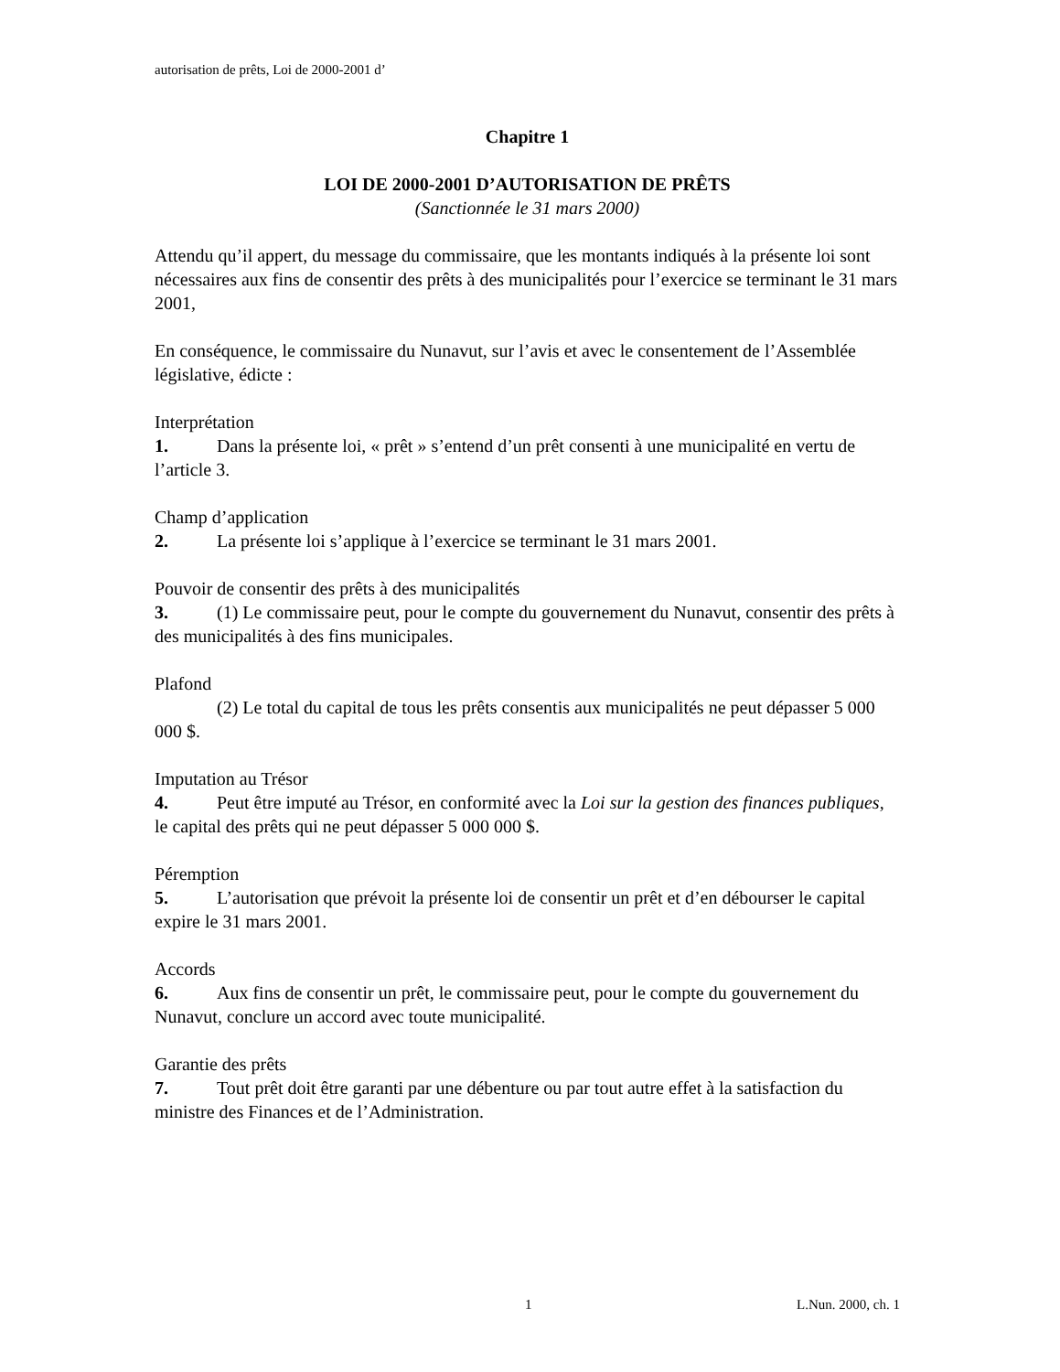autorisation de prêts, Loi de 2000-2001 d’
Chapitre 1
LOI DE 2000-2001 D’AUTORISATION DE PRÊTS
(Sanctionnée le 31 mars 2000)
Attendu qu’il appert, du message du commissaire, que les montants indiqués à la présente loi sont nécessaires aux fins de consentir des prêts à des municipalités pour l’exercice se terminant le 31 mars 2001,
En conséquence, le commissaire du Nunavut, sur l’avis et avec le consentement de l’Assemblée législative, édicte :
Interprétation
1. Dans la présente loi, « prêt » s’entend d’un prêt consenti à une municipalité en vertu de l’article 3.
Champ d’application
2. La présente loi s’applique à l’exercice se terminant le 31 mars 2001.
Pouvoir de consentir des prêts à des municipalités
3. (1) Le commissaire peut, pour le compte du gouvernement du Nunavut, consentir des prêts à des municipalités à des fins municipales.
Plafond
(2) Le total du capital de tous les prêts consentis aux municipalités ne peut dépasser 5 000 000 $.
Imputation au Trésor
4. Peut être imputé au Trésor, en conformité avec la Loi sur la gestion des finances publiques, le capital des prêts qui ne peut dépasser 5 000 000 $.
Péremption
5. L’autorisation que prévoit la présente loi de consentir un prêt et d’en débourser le capital expire le 31 mars 2001.
Accords
6. Aux fins de consentir un prêt, le commissaire peut, pour le compte du gouvernement du Nunavut, conclure un accord avec toute municipalité.
Garantie des prêts
7. Tout prêt doit être garanti par une débenture ou par tout autre effet à la satisfaction du ministre des Finances et de l’Administration.
1 L.Nun. 2000, ch. 1